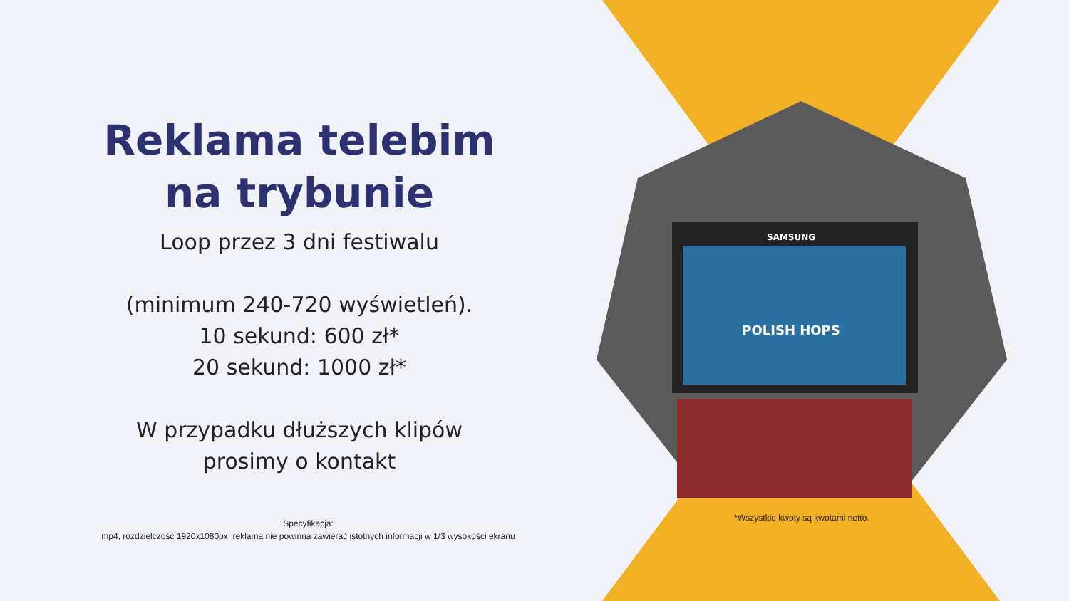SAMSUNG
POLISH HOPS
Reklama telebim
na trybunie
Loop przez 3 dni festiwalu
(minimum 240-720 wyświetleń).
10 sekund: 600 zł*
20 sekund: 1000 zł*
W przypadku dłuższych klipów
prosimy o kontakt
Specyfikacja:
mp4, rozdzielczość 1920x1080px, reklama nie powinna zawierać istotnych informacji w 1/3 wysokości ekranu
*Wszystkie kwoty są kwotami netto.